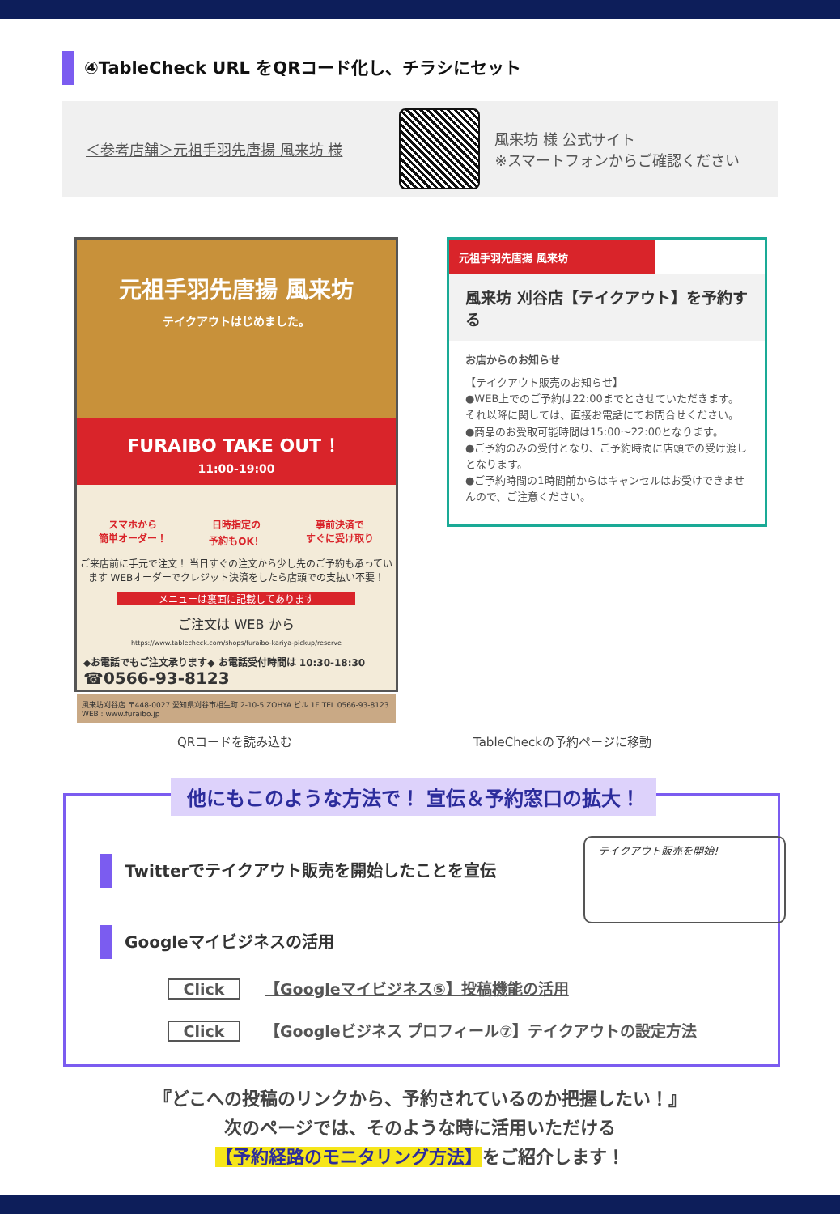④TableCheck URL をQRコード化し、チラシにセット
＜参考店舗＞元祖手羽先唐揚 風来坊 様
風来坊 様 公式サイト
※スマートフォンからご確認ください
元祖手羽先唐揚 風来坊
テイクアウトはじめました。
FURAIBO TAKE OUT ！
11:00-19:00
スマホから
簡単オーダー！
日時指定の
予約もOK！
事前決済で
すぐに受け取り
ご来店前に手元で注文！ 当日すぐの注文から少し先のご予約も承っています WEBオーダーでクレジット決済をしたら店頭での支払い不要！
メニューは裏面に記載してあります
ご注文は WEB から
https://www.tablecheck.com/shops/furaibo-kariya-pickup/reserve
◆お電話でもご注文承ります◆ お電話受付時間は 10:30-18:30 ☎0566-93-8123
風来坊刈谷店 〒448-0027 愛知県刈谷市相生町 2-10-5 ZOHYA ビル 1F TEL 0566-93-8123 WEB : www.furaibo.jp
元祖手羽先唐揚 風来坊
風来坊 刈谷店【テイクアウト】を予約する
お店からのお知らせ
【テイクアウト販売のお知らせ】
●WEB上でのご予約は22:00までとさせていただきます。それ以降に関しては、直接お電話にてお問合せください。
●商品のお受取可能時間は15:00〜22:00となります。
●ご予約のみの受付となり、ご予約時間に店頭での受け渡しとなります。
●ご予約時間の1時間前からはキャンセルはお受けできませんので、ご注意ください。
QRコードを読み込む TableCheckの予約ページに移動
他にもこのような方法で！ 宣伝＆予約窓口の拡大！
Twitterでテイクアウト販売を開始したことを宣伝
テイクアウト販売を開始!
Googleマイビジネスの活用
Click 【Googleマイビジネス⑤】投稿機能の活用
Click 【Googleビジネス プロフィール⑦】テイクアウトの設定方法
『どこへの投稿のリンクから、予約されているのか把握したい！』
次のページでは、そのような時に活用いただける
【予約経路のモニタリング方法】をご紹介します！